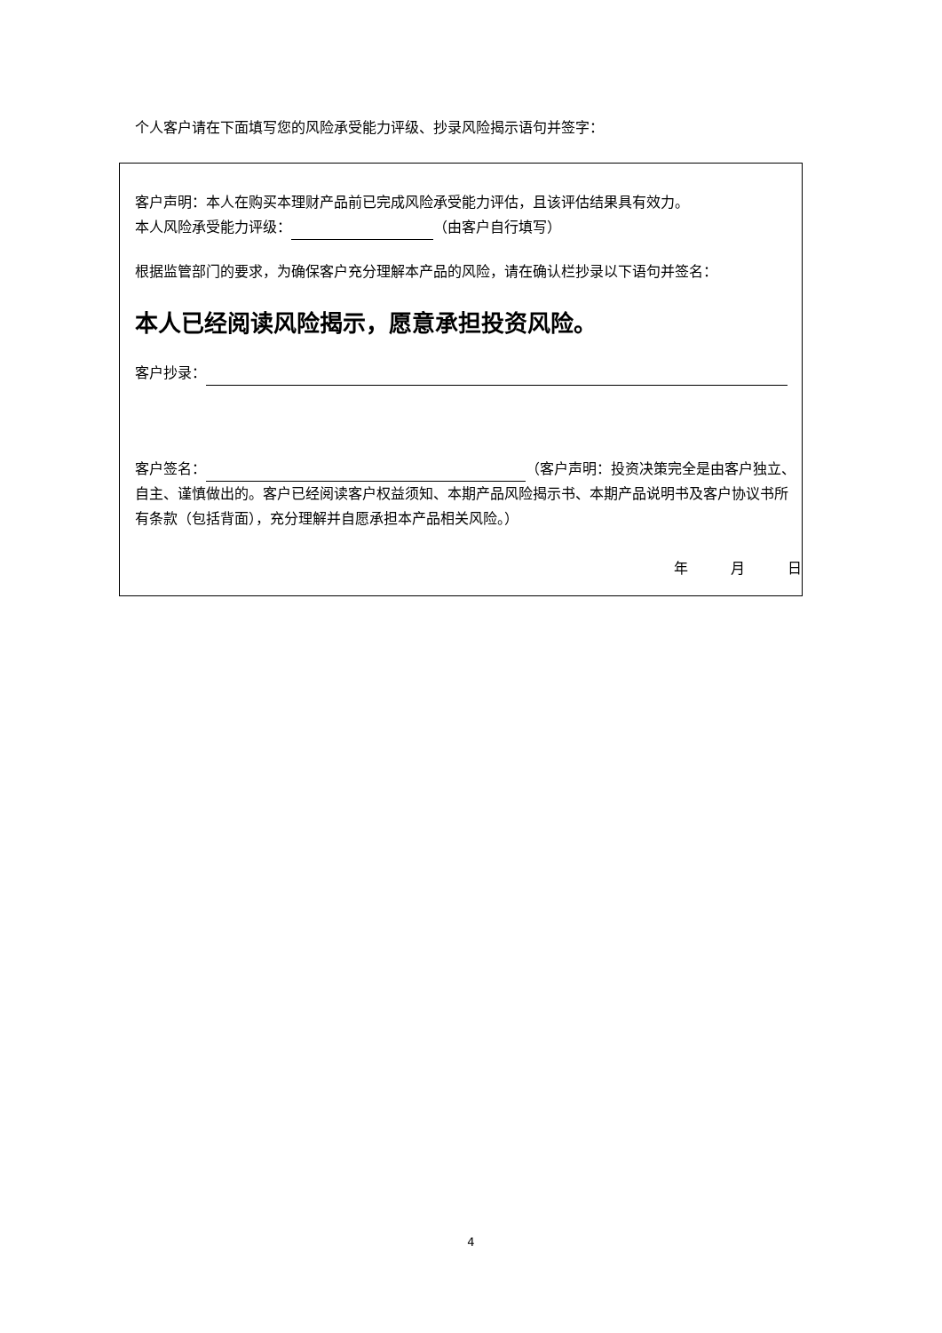个人客户请在下面填写您的风险承受能力评级、抄录风险揭示语句并签字：
客户声明：本人在购买本理财产品前已完成风险承受能力评估，且该评估结果具有效力。
本人风险承受能力评级： （由客户自行填写）
根据监管部门的要求，为确保客户充分理解本产品的风险，请在确认栏抄录以下语句并签名：
本人已经阅读风险揭示，愿意承担投资风险。
客户抄录：
客户签名： （客户声明：投资决策完全是由客户独立、自主、谨慎做出的。客户已经阅读客户权益须知、本期产品风险揭示书、本期产品说明书及客户协议书所有条款（包括背面），充分理解并自愿承担本产品相关风险。）
年   月   日
4